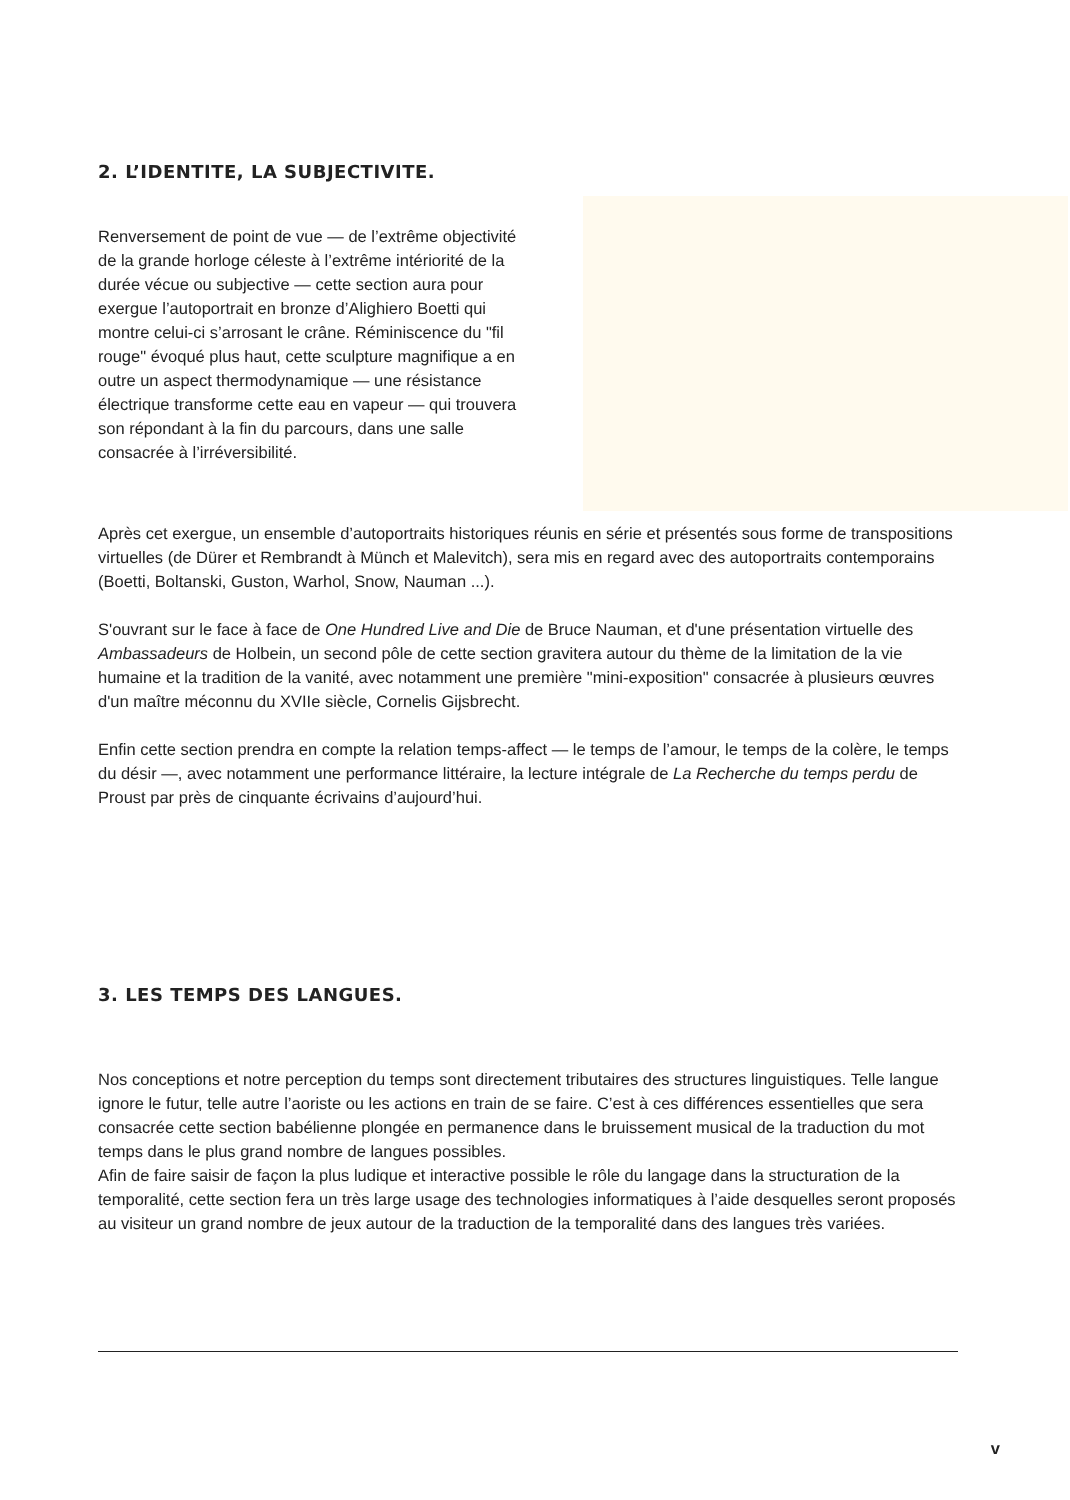2. L’IDENTITE, LA SUBJECTIVITE.
Renversement de point de vue — de l’extrême objectivité de la grande horloge céleste à l’extrême intériorité de la durée vécue ou subjective — cette section aura pour exergue l’autoportrait en bronze d’Alighiero Boetti qui montre celui-ci s’arrosant le crâne. Réminiscence du "fil rouge" évoqué plus haut, cette sculpture magnifique a en outre un aspect thermodynamique — une résistance électrique transforme cette eau en vapeur — qui trouvera son répondant à la fin du parcours, dans une salle consacrée à l’irréversibilité.
Après cet exergue, un ensemble d’autoportraits historiques réunis en série et présentés sous forme de transpositions virtuelles (de Dürer et Rembrandt à Münch et Malevitch), sera mis en regard avec des autoportraits contemporains (Boetti, Boltanski, Guston, Warhol, Snow, Nauman ...).
S'ouvrant sur le face à face de One Hundred Live and Die de Bruce Nauman, et d'une présentation virtuelle des Ambassadeurs de Holbein, un second pôle de cette section gravitera autour du thème de la limitation de la vie humaine et la tradition de la vanité, avec notamment une première "mini-exposition" consacrée à plusieurs œuvres d'un maître méconnu du XVIIe siècle, Cornelis Gijsbrecht.
Enfin cette section prendra en compte la relation temps-affect — le temps de l’amour, le temps de la colère, le temps du désir —, avec notamment une performance littéraire, la lecture intégrale de La Recherche du temps perdu de Proust par près de cinquante écrivains d’aujourd’hui.
3. LES TEMPS DES LANGUES.
Nos conceptions et notre perception du temps sont directement tributaires des structures linguistiques. Telle langue ignore le futur, telle autre l’aoriste ou les actions en train de se faire. C’est à ces différences essentielles que sera consacrée cette section babélienne plongée en permanence dans le bruissement musical de la traduction du mot temps dans le plus grand nombre de langues possibles.
Afin de faire saisir de façon la plus ludique et interactive possible le rôle du langage dans la structuration de la temporalité, cette section fera un très large usage des technologies informatiques à l’aide desquelles seront proposés au visiteur un grand nombre de jeux autour de la traduction de la temporalité dans des langues très variées.
v